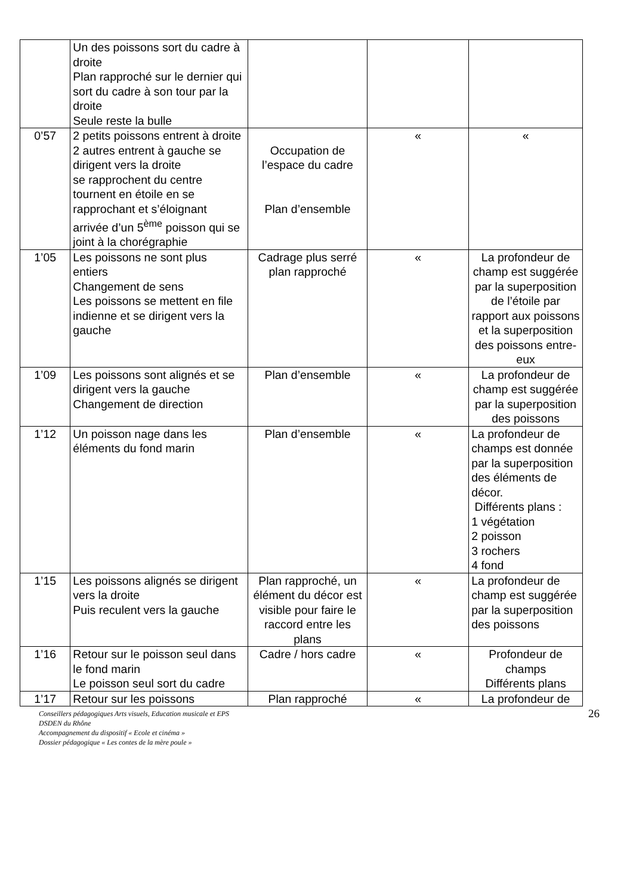| | Un des poissons sort du cadre à droite Plan rapproché sur le dernier qui sort du cadre à son tour par la droite Seule reste la bulle | | | |
| 0’57 | 2 petits poissons entrent à droite 2 autres entrent à gauche se dirigent vers la droite se rapprochent du centre tournent en étoile en se rapprochant et s’éloignant arrivée d’un 5<sup>ème</sup> poisson qui se joint à la chorégraphie | Occupation de l’espace du cadre Plan d’ensemble | « | « |
| 1’05 | Les poissons ne sont plus entiers Changement de sens Les poissons se mettent en file indienne et se dirigent vers la gauche | Cadrage plus serré plan rapproché | « | La profondeur de champ est suggérée par la superposition de l’étoile par rapport aux poissons et la superposition des poissons entre-eux |
| 1’09 | Les poissons sont alignés et se dirigent vers la gauche Changement de direction | Plan d’ensemble | « | La profondeur de champ est suggérée par la superposition des poissons |
| 1’12 | Un poisson nage dans les éléments du fond marin | Plan d’ensemble | « | La profondeur de champs est donnée par la superposition des éléments de décor. Différents plans : 1 végétation 2 poisson 3 rochers 4 fond |
| 1’15 | Les poissons alignés se dirigent vers la droite Puis reculent vers la gauche | Plan rapproché, un élément du décor est visible pour faire le raccord entre les plans | « | La profondeur de champ est suggérée par la superposition des poissons |
| 1’16 | Retour sur le poisson seul dans le fond marin Le poisson seul sort du cadre | Cadre / hors cadre | « | Profondeur de champs Différents plans |
| 1’17 | Retour sur les poissons | Plan rapproché | « | La profondeur de |
26 Conseillers pédagogiques Arts visuels, Education musicale et EPS
DSDEN du Rhône
Accompagnement du dispositif « Ecole et cinéma »
Dossier pédagogique « Les contes de la mère poule »